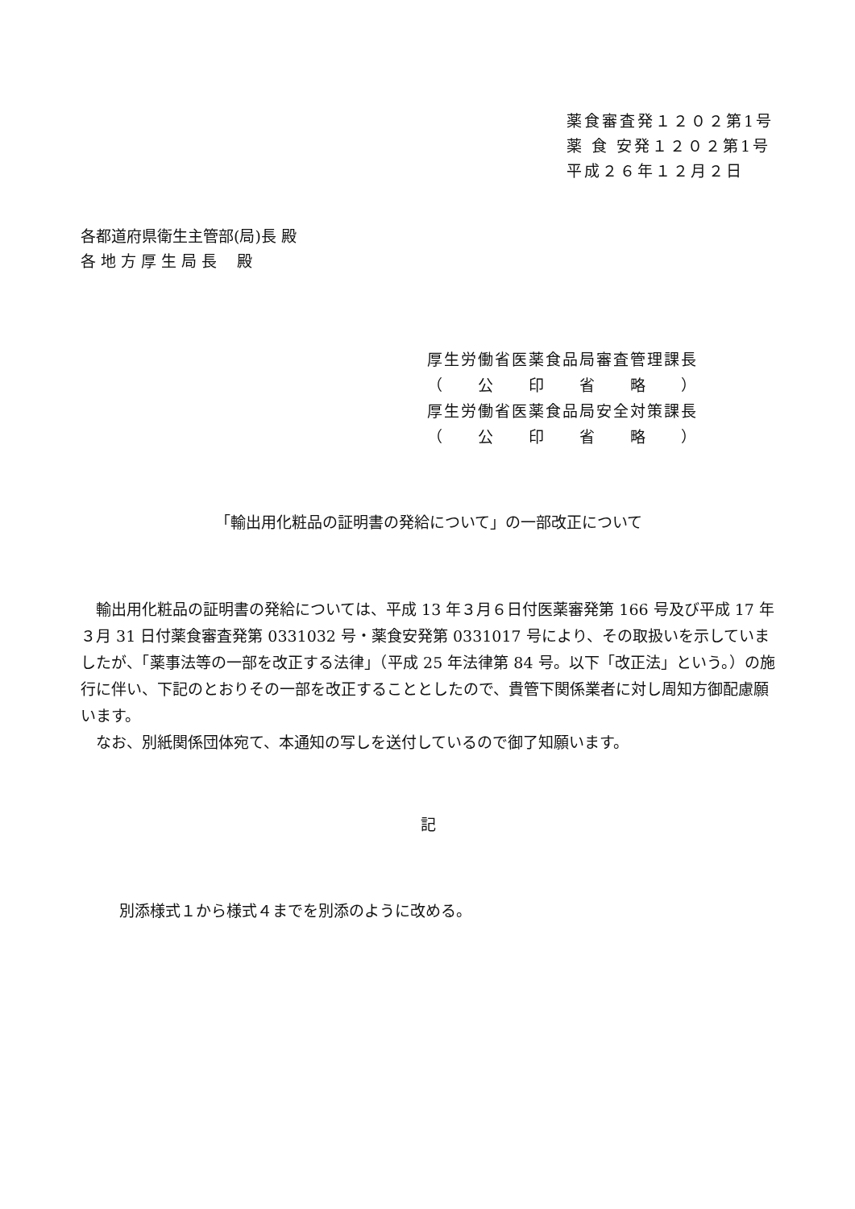薬食審査発１２０２第1号
薬 食 安発１２０２第1号
平成２６年１２月２日
各都道府県衛生主管部(局)長 殿
各 地 方 厚 生 局 長　 殿
厚生労働省医薬食品局審査管理課長
（　　公　　印　　省　　略　　）
厚生労働省医薬食品局安全対策課長
（　　公　　印　　省　　略　　）
「輸出用化粧品の証明書の発給について」の一部改正について
輸出用化粧品の証明書の発給については、平成 13 年３月６日付医薬審発第 166 号及び平成 17 年３月 31 日付薬食審査発第 0331032 号・薬食安発第 0331017 号により、その取扱いを示していましたが、「薬事法等の一部を改正する法律」（平成 25 年法律第 84 号。以下「改正法」という。）の施行に伴い、下記のとおりその一部を改正することとしたので、貴管下関係業者に対し周知方御配慮願います。
なお、別紙関係団体宛て、本通知の写しを送付しているので御了知願います。
記
別添様式１から様式４までを別添のように改める。